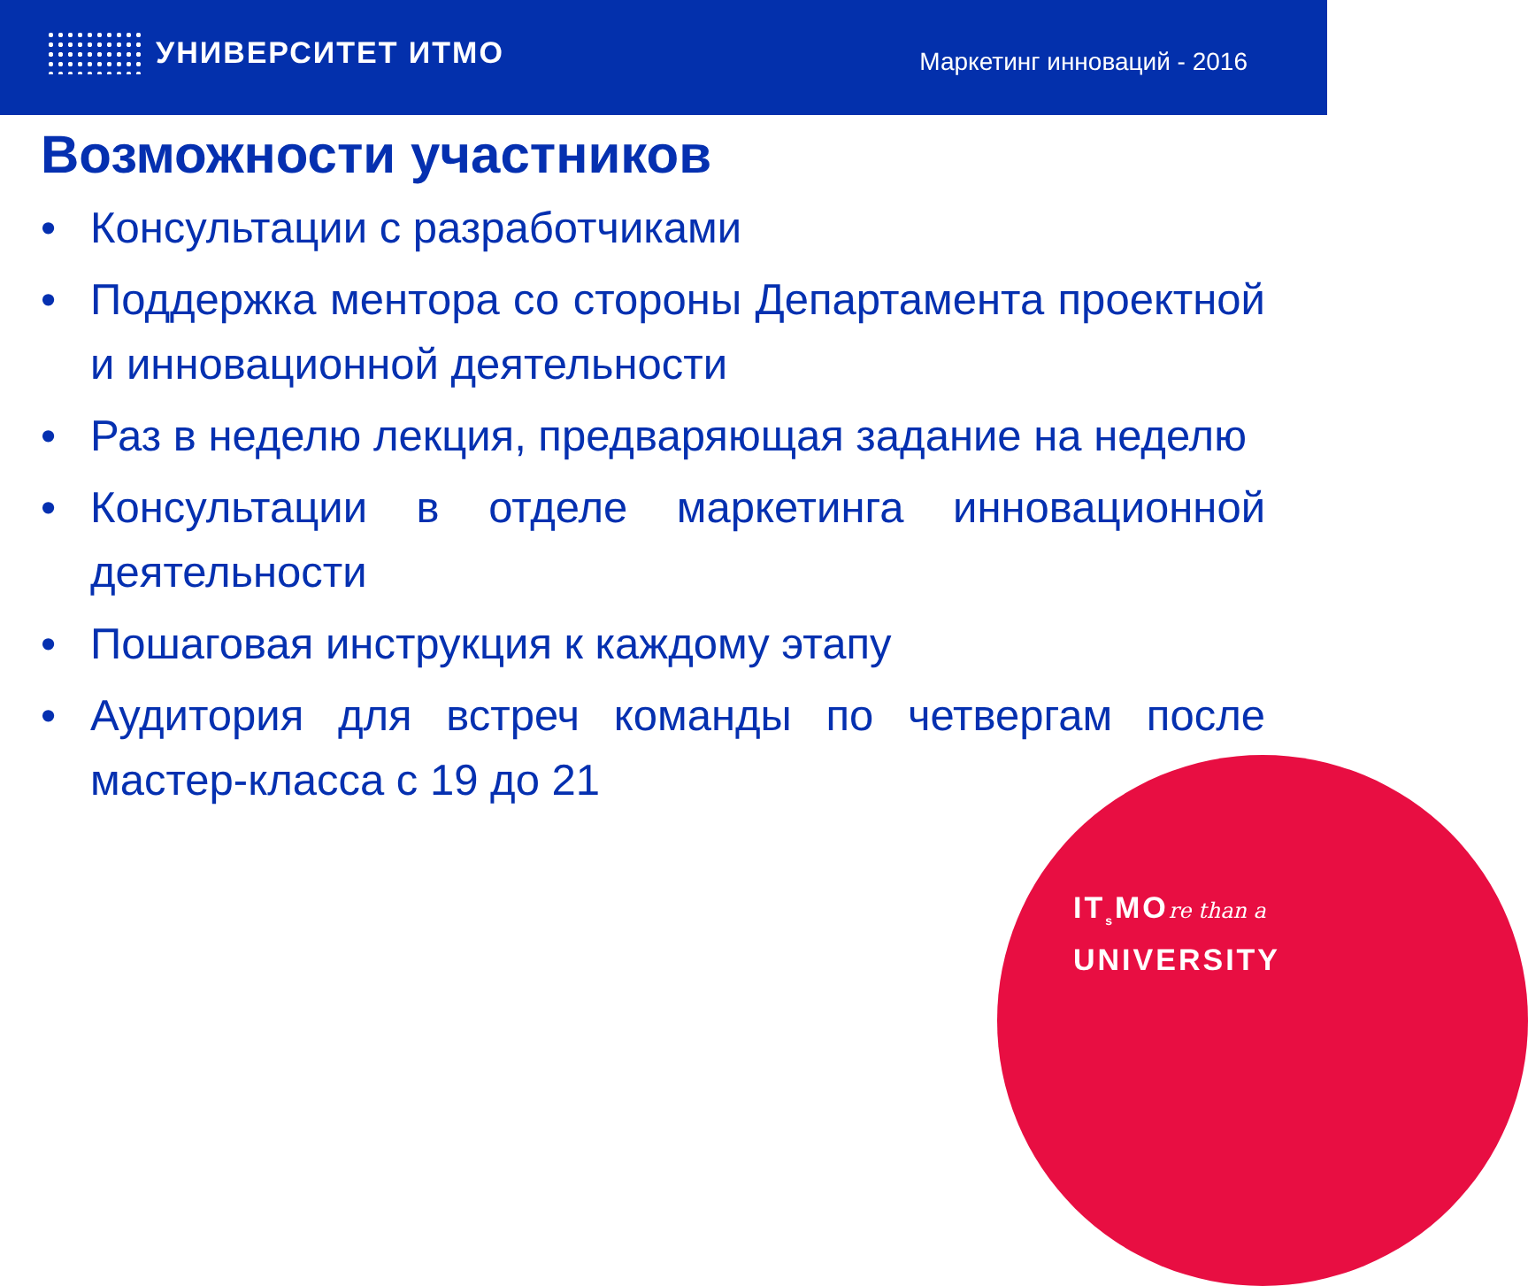УНИВЕРСИТЕТ ИТМО
Маркетинг инноваций - 2016
Возможности участников
• Консультации с разработчиками
• Поддержка ментора со стороны Департамента проектной и инновационной деятельности
• Раз в неделю лекция, предваряющая задание на неделю
• Консультации в отделе маркетинга инновационной деятельности
• Пошаговая инструкция к каждому этапу
• Аудитория для встреч команды по четвергам после мастер-класса с 19 до 21
IT<sub>s</sub>MOre than a
UNIVERSITY